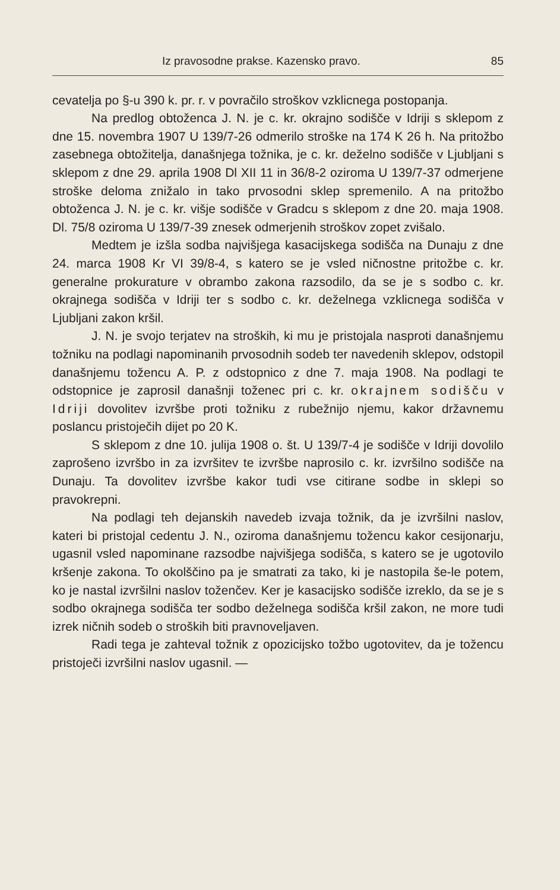Iz pravosodne prakse. Kazensko pravo. 85
cevatelja po §-u 390 k. pr. r. v povračilo stroškov vzklicnega postopanja.
Na predlog obtoženca J. N. je c. kr. okrajno sodišče v Idriji s sklepom z dne 15. novembra 1907 U 139/7-26 odmerilo stroške na 174 K 26 h. Na pritožbo zasebnega obtožitelja, današnjega tožnika, je c. kr. deželno sodišče v Ljubljani s sklepom z dne 29. aprila 1908 Dl XII 11 in 36/8-2 oziroma U 139/7-37 odmerjene stroške deloma znižalo in tako prvosodni sklep spremenilo. A na pritožbo obtoženca J. N. je c. kr. višje sodišče v Gradcu s sklepom z dne 20. maja 1908. Dl. 75/8 oziroma U 139/7-39 znesek odmerjenih stroškov zopet zvišalo.
Medtem je izšla sodba najvišjega kasacijskega sodišča na Dunaju z dne 24. marca 1908 Kr VI 39/8-4, s katero se je vsled ničnostne pritožbe c. kr. generalne prokurature v obrambo zakona razsodilo, da se je s sodbo c. kr. okrajnega sodišča v Idriji ter s sodbo c. kr. deželnega vzklicnega sodišča v Ljubljani zakon kršil.
J. N. je svojo terjatev na stroških, ki mu je pristojala nasproti današnjemu tožniku na podlagi napominanih prvosodnih sodeb ter navedenih sklepov, odstopil današnjemu tožencu A. P. z odstopnico z dne 7. maja 1908. Na podlagi te odstopnice je zaprosil današnji toženec pri c. kr. okrajnem sodišču v Idriji dovolitev izvršbe proti tožniku z rubežnijo njemu, kakor državnemu poslancu pristoječih dijet po 20 K.
S sklepom z dne 10. julija 1908 o. št. U 139/7-4 je sodišče v Idriji dovolilo zaprošeno izvršbo in za izvršitev te izvršbe naprosilo c. kr. izvršilno sodišče na Dunaju. Ta dovolitev izvršbe kakor tudi vse citirane sodbe in sklepi so pravokrepni.
Na podlagi teh dejanskih navedeb izvaja tožnik, da je izvršilni naslov, kateri bi pristojal cedentu J. N., oziroma današnjemu tožencu kakor cesijonarju, ugasnil vsled napominane razsodbe najvišjega sodišča, s katero se je ugotovilo kršenje zakona. To okolščino pa je smatrati za tako, ki je nastopila še-le potem, ko je nastal izvršilni naslov toženčev. Ker je kasacijsko sodišče izreklo, da se je s sodbo okrajnega sodišča ter sodbo deželnega sodišča kršil zakon, ne more tudi izrek ničnih sodeb o stroških biti pravnoveljaven.
Radi tega je zahteval tožnik z opozicijsko tožbo ugotovitev, da je tožencu pristoječi izvršilni naslov ugasnil. —